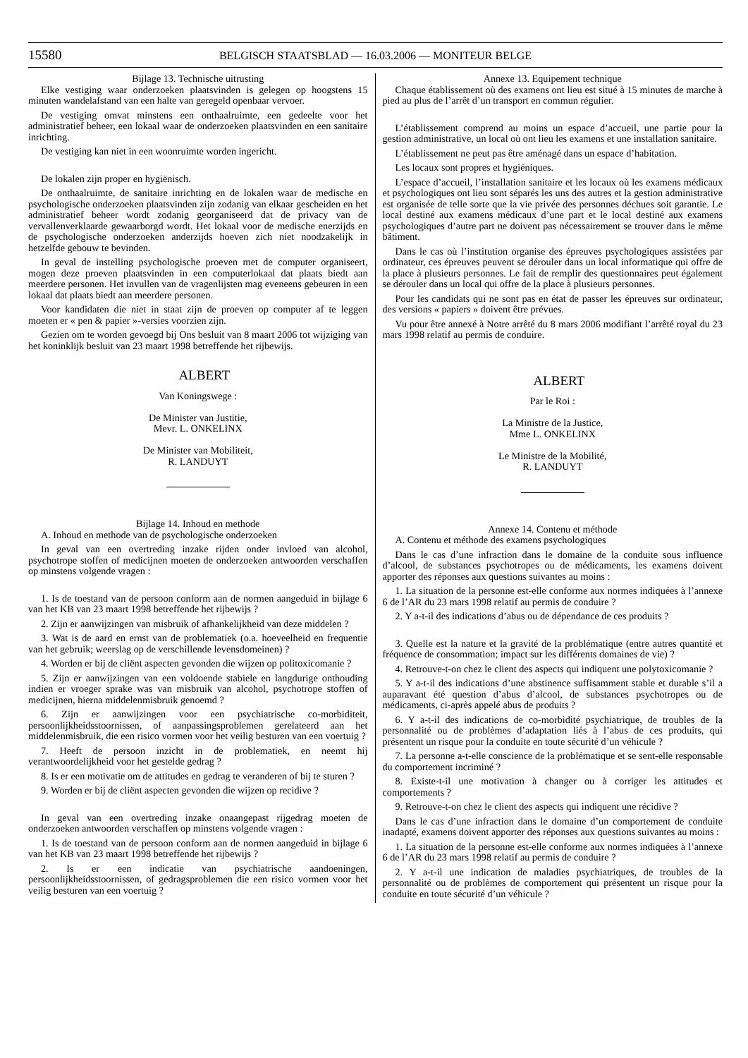15580 BELGISCH STAATSBLAD — 16.03.2006 — MONITEUR BELGE
Bijlage 13. Technische uitrusting
Elke vestiging waar onderzoeken plaatsvinden is gelegen op hoogstens 15 minuten wandelafstand van een halte van geregeld openbaar vervoer.
De vestiging omvat minstens een onthaalruimte, een gedeelte voor het administratief beheer, een lokaal waar de onderzoeken plaatsvinden en een sanitaire inrichting.
De vestiging kan niet in een woonruimte worden ingericht.
De lokalen zijn proper en hygiënisch.
De onthaalruimte, de sanitaire inrichting en de lokalen waar de medische en psychologische onderzoeken plaatsvinden zijn zodanig van elkaar gescheiden en het administratief beheer wordt zodanig georganiseerd dat de privacy van de vervallenverklaarde gewaarborgd wordt. Het lokaal voor de medische enerzijds en de psychologische onderzoeken anderzijds hoeven zich niet noodzakelijk in hetzelfde gebouw te bevinden.
In geval de instelling psychologische proeven met de computer organiseert, mogen deze proeven plaatsvinden in een computerlokaal dat plaats biedt aan meerdere personen. Het invullen van de vragenlijsten mag eveneens gebeuren in een lokaal dat plaats biedt aan meerdere personen.
Voor kandidaten die niet in staat zijn de proeven op computer af te leggen moeten er « pen & papier »-versies voorzien zijn.
Gezien om te worden gevoegd bij Ons besluit van 8 maart 2006 tot wijziging van het koninklijk besluit van 23 maart 1998 betreffende het rijbewijs.
ALBERT
Van Koningswege :
De Minister van Justitie,
Mevr. L. ONKELINX
De Minister van Mobiliteit,
R. LANDUYT
Bijlage 14. Inhoud en methode
A. Inhoud en methode van de psychologische onderzoeken
In geval van een overtreding inzake rijden onder invloed van alcohol, psychotrope stoffen of medicijnen moeten de onderzoeken antwoorden verschaffen op minstens volgende vragen :
1. Is de toestand van de persoon conform aan de normen aangeduid in bijlage 6 van het KB van 23 maart 1998 betreffende het rijbewijs ?
2. Zijn er aanwijzingen van misbruik of afhankelijkheid van deze middelen ?
3. Wat is de aard en ernst van de problematiek (o.a. hoeveelheid en frequentie van het gebruik; weerslag op de verschillende levensdomeinen) ?
4. Worden er bij de cliënt aspecten gevonden die wijzen op politoxicomanie ?
5. Zijn er aanwijzingen van een voldoende stabiele en langdurige onthouding indien er vroeger sprake was van misbruik van alcohol, psychotrope stoffen of medicijnen, hierna middelenmisbruik genoemd ?
6. Zijn er aanwijzingen voor een psychiatrische co-morbiditeit, persoonlijkheidsstoornissen, of aanpassingsproblemen gerelateerd aan het middelenmisbruik, die een risico vormen voor het veilig besturen van een voertuig ?
7. Heeft de persoon inzicht in de problematiek, en neemt hij verantwoordelijkheid voor het gestelde gedrag ?
8. Is er een motivatie om de attitudes en gedrag te veranderen of bij te sturen ?
9. Worden er bij de cliënt aspecten gevonden die wijzen op recidive ?
In geval van een overtreding inzake onaangepast rijgedrag moeten de onderzoeken antwoorden verschaffen op minstens volgende vragen :
1. Is de toestand van de persoon conform aan de normen aangeduid in bijlage 6 van het KB van 23 maart 1998 betreffende het rijbewijs ?
2. Is er een indicatie van psychiatrische aandoeningen, persoonlijkheidsstoornissen, of gedragsproblemen die een risico vormen voor het veilig besturen van een voertuig ?
Annexe 13. Equipement technique
Chaque établissement où des examens ont lieu est situé à 15 minutes de marche à pied au plus de l’arrêt d’un transport en commun régulier.
L’établissement comprend au moins un espace d’accueil, une partie pour la gestion administrative, un local où ont lieu les examens et une installation sanitaire.
L’établissement ne peut pas être aménagé dans un espace d’habitation.
Les locaux sont propres et hygiéniques.
L’espace d’accueil, l’installation sanitaire et les locaux où les examens médicaux et psychologiques ont lieu sont séparés les uns des autres et la gestion administrative est organisée de telle sorte que la vie privée des personnes déchues soit garantie. Le local destiné aux examens médicaux d’une part et le local destiné aux examens psychologiques d’autre part ne doivent pas nécessairement se trouver dans le même bâtiment.
Dans le cas où l’institution organise des épreuves psychologiques assistées par ordinateur, ces épreuves peuvent se dérouler dans un local informatique qui offre de la place à plusieurs personnes. Le fait de remplir des questionnaires peut également se dérouler dans un local qui offre de la place à plusieurs personnes.
Pour les candidats qui ne sont pas en état de passer les épreuves sur ordinateur, des versions « papiers » doivent être prévues.
Vu pour être annexé à Notre arrêté du 8 mars 2006 modifiant l’arrêté royal du 23 mars 1998 relatif au permis de conduire.
ALBERT
Par le Roi :
La Ministre de la Justice,
Mme L. ONKELINX
Le Ministre de la Mobilité,
R. LANDUYT
Annexe 14. Contenu et méthode
A. Contenu et méthode des examens psychologiques
Dans le cas d’une infraction dans le domaine de la conduite sous influence d’alcool, de substances psychotropes ou de médicaments, les examens doivent apporter des réponses aux questions suivantes au moins :
1. La situation de la personne est-elle conforme aux normes indiquées à l’annexe 6 de l’AR du 23 mars 1998 relatif au permis de conduire ?
2. Y a-t-il des indications d’abus ou de dépendance de ces produits ?
3. Quelle est la nature et la gravité de la problématique (entre autres quantité et fréquence de consommation; impact sur les différents domaines de vie) ?
4. Retrouve-t-on chez le client des aspects qui indiquent une polytoxicomanie ?
5. Y a-t-il des indications d’une abstinence suffisamment stable et durable s’il a auparavant été question d’abus d’alcool, de substances psychotropes ou de médicaments, ci-après appelé abus de produits ?
6. Y a-t-il des indications de co-morbidité psychiatrique, de troubles de la personnalité ou de problèmes d’adaptation liés à l’abus de ces produits, qui présentent un risque pour la conduite en toute sécurité d’un véhicule ?
7. La personne a-t-elle conscience de la problématique et se sent-elle responsable du comportement incriminé ?
8. Existe-t-il une motivation à changer ou à corriger les attitudes et comportements ?
9. Retrouve-t-on chez le client des aspects qui indiquent une récidive ?
Dans le cas d’une infraction dans le domaine d’un comportement de conduite inadapté, examens doivent apporter des réponses aux questions suivantes au moins :
1. La situation de la personne est-elle conforme aux normes indiquées à l’annexe 6 de l’AR du 23 mars 1998 relatif au permis de conduire ?
2. Y a-t-il une indication de maladies psychiatriques, de troubles de la personnalité ou de problèmes de comportement qui présentent un risque pour la conduite en toute sécurité d’un véhicule ?